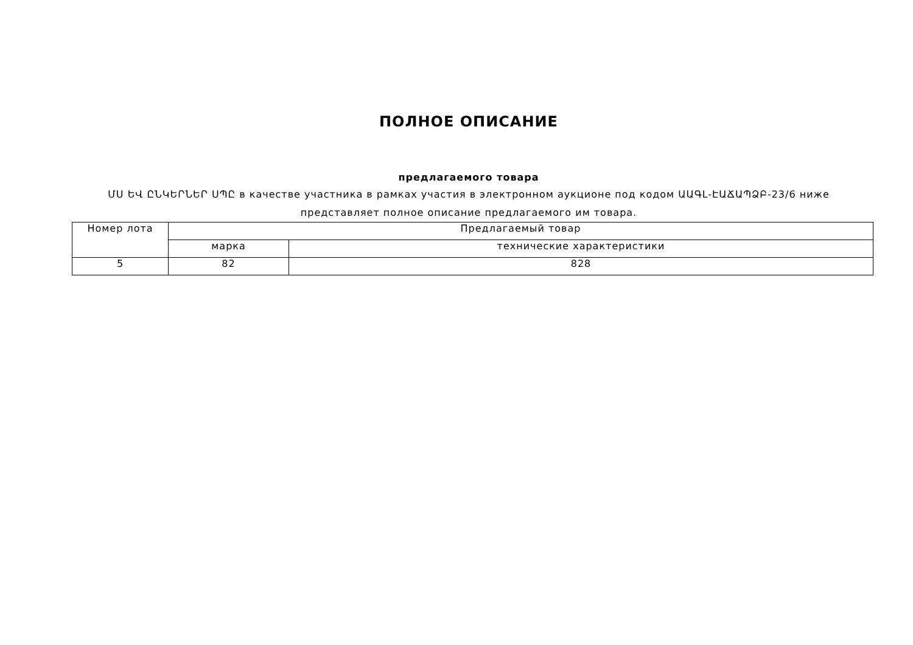ПОЛНОЕ ОПИСАНИЕ
предлагаемого товара
ՄՍ ԵՎ ԸՆԿԵՐՆԵՐ ՍՊԸ в качестве участника в рамках участия в электронном аукционе под кодом ԱԱԳԼ-ԷԱՃԱՊՁԲ-23/6 ниже представляет полное описание предлагаемого им товара.
| Номер лота | Предлагаемый товар | |
| --- | --- | --- |
| | марка | технические характеристики |
| 5 | 82 | 828 |